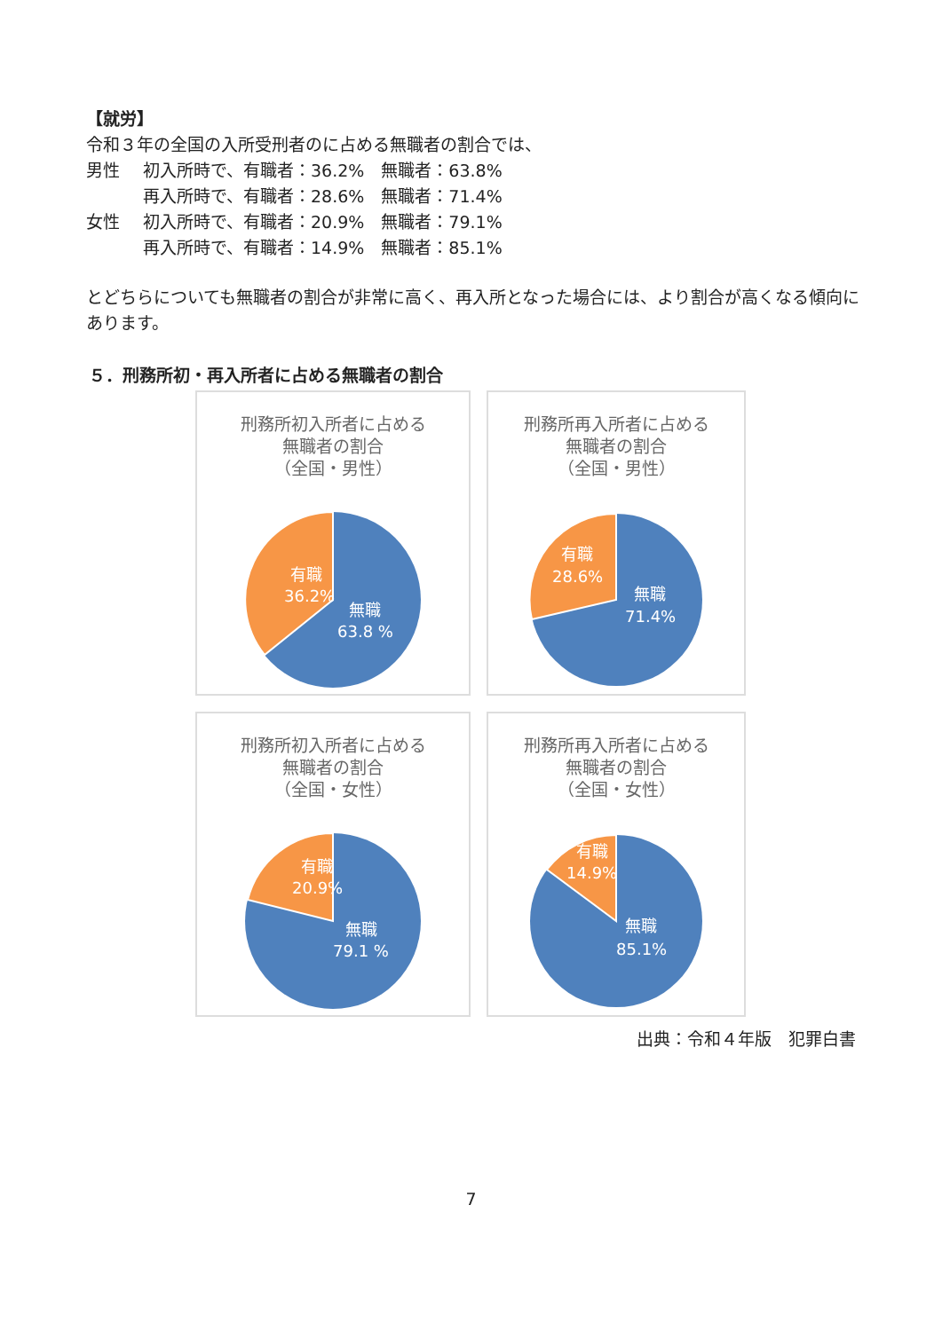【就労】
令和３年の全国の入所受刑者のに占める無職者の割合では、
男性 初入所時で、有職者：36.2%　無職者：63.8%
再入所時で、有職者：28.6%　無職者：71.4%
女性 初入所時で、有職者：20.9%　無職者：79.1%
再入所時で、有職者：14.9%　無職者：85.1%
とどちらについても無職者の割合が非常に高く、再入所となった場合には、より割合が高くなる傾向にあります。
５．刑務所初・再入所者に占める無職者の割合
刑務所初入所者に占める
無職者の割合
（全国・男性）
有職
36.2%
無職
63.8 %
刑務所再入所者に占める
無職者の割合
（全国・男性）
有職
28.6%
無職
71.4%
刑務所初入所者に占める
無職者の割合
（全国・女性）
有職
20.9%
無職
79.1 %
刑務所再入所者に占める
無職者の割合
（全国・女性）
有職
14.9%
無職
85.1%
出典：令和４年版　犯罪白書
7